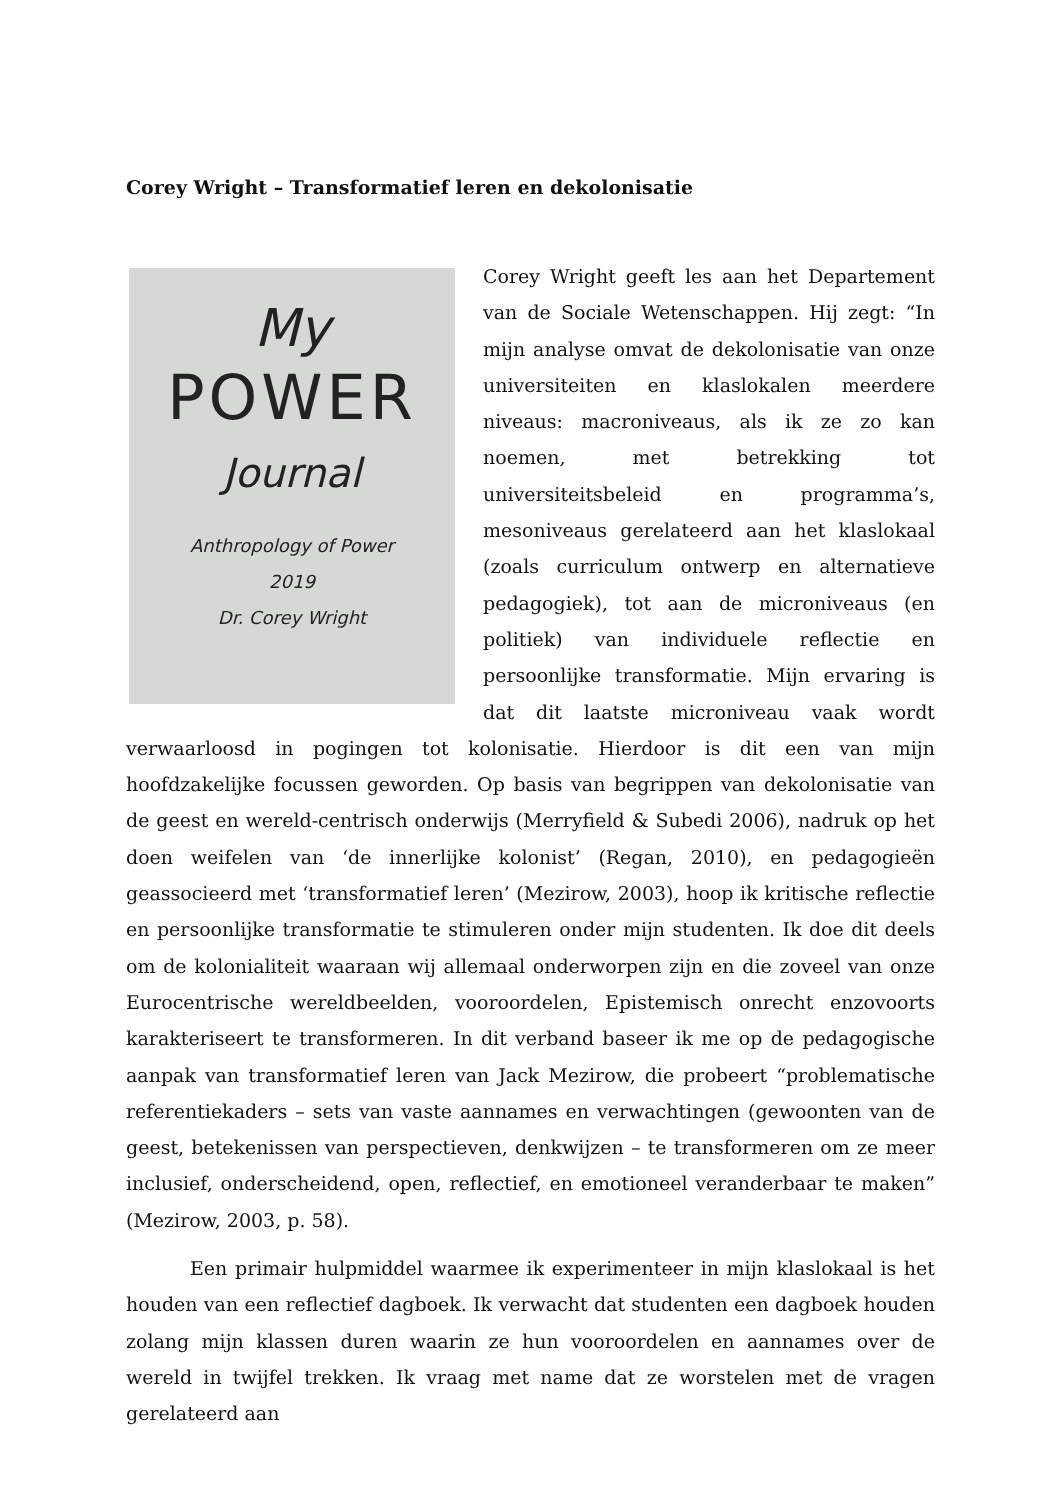Corey Wright – Transformatief leren en dekolonisatie
My
POWER
Journal
Anthropology of Power
2019
Dr. Corey Wright
Corey Wright geeft les aan het Departement van de Sociale Wetenschappen. Hij zegt: “In mijn analyse omvat de dekolonisatie van onze universiteiten en klaslokalen meerdere niveaus: macroniveaus, als ik ze zo kan noemen, met betrekking tot universiteitsbeleid en programma’s, mesoniveaus gerelateerd aan het klaslokaal (zoals curriculum ontwerp en alternatieve pedagogiek), tot aan de microniveaus (en politiek) van individuele reflectie en persoonlijke transformatie. Mijn ervaring is dat dit laatste microniveau vaak wordt verwaarloosd in pogingen tot kolonisatie. Hierdoor is dit een van mijn hoofdzakelijke focussen geworden. Op basis van begrippen van dekolonisatie van de geest en wereld-centrisch onderwijs (Merryfield & Subedi 2006), nadruk op het doen weifelen van ‘de innerlijke kolonist’ (Regan, 2010), en pedagogieën geassocieerd met ‘transformatief leren’ (Mezirow, 2003), hoop ik kritische reflectie en persoonlijke transformatie te stimuleren onder mijn studenten. Ik doe dit deels om de kolonialiteit waaraan wij allemaal onderworpen zijn en die zoveel van onze Eurocentrische wereldbeelden, vooroordelen, Epistemisch onrecht enzovoorts karakteriseert te transformeren. In dit verband baseer ik me op de pedagogische aanpak van transformatief leren van Jack Mezirow, die probeert “problematische referentiekaders – sets van vaste aannames en verwachtingen (gewoonten van de geest, betekenissen van perspectieven, denkwijzen – te transformeren om ze meer inclusief, onderscheidend, open, reflectief, en emotioneel veranderbaar te maken” (Mezirow, 2003, p. 58).
Een primair hulpmiddel waarmee ik experimenteer in mijn klaslokaal is het houden van een reflectief dagboek. Ik verwacht dat studenten een dagboek houden zolang mijn klassen duren waarin ze hun vooroordelen en aannames over de wereld in twijfel trekken. Ik vraag met name dat ze worstelen met de vragen gerelateerd aan